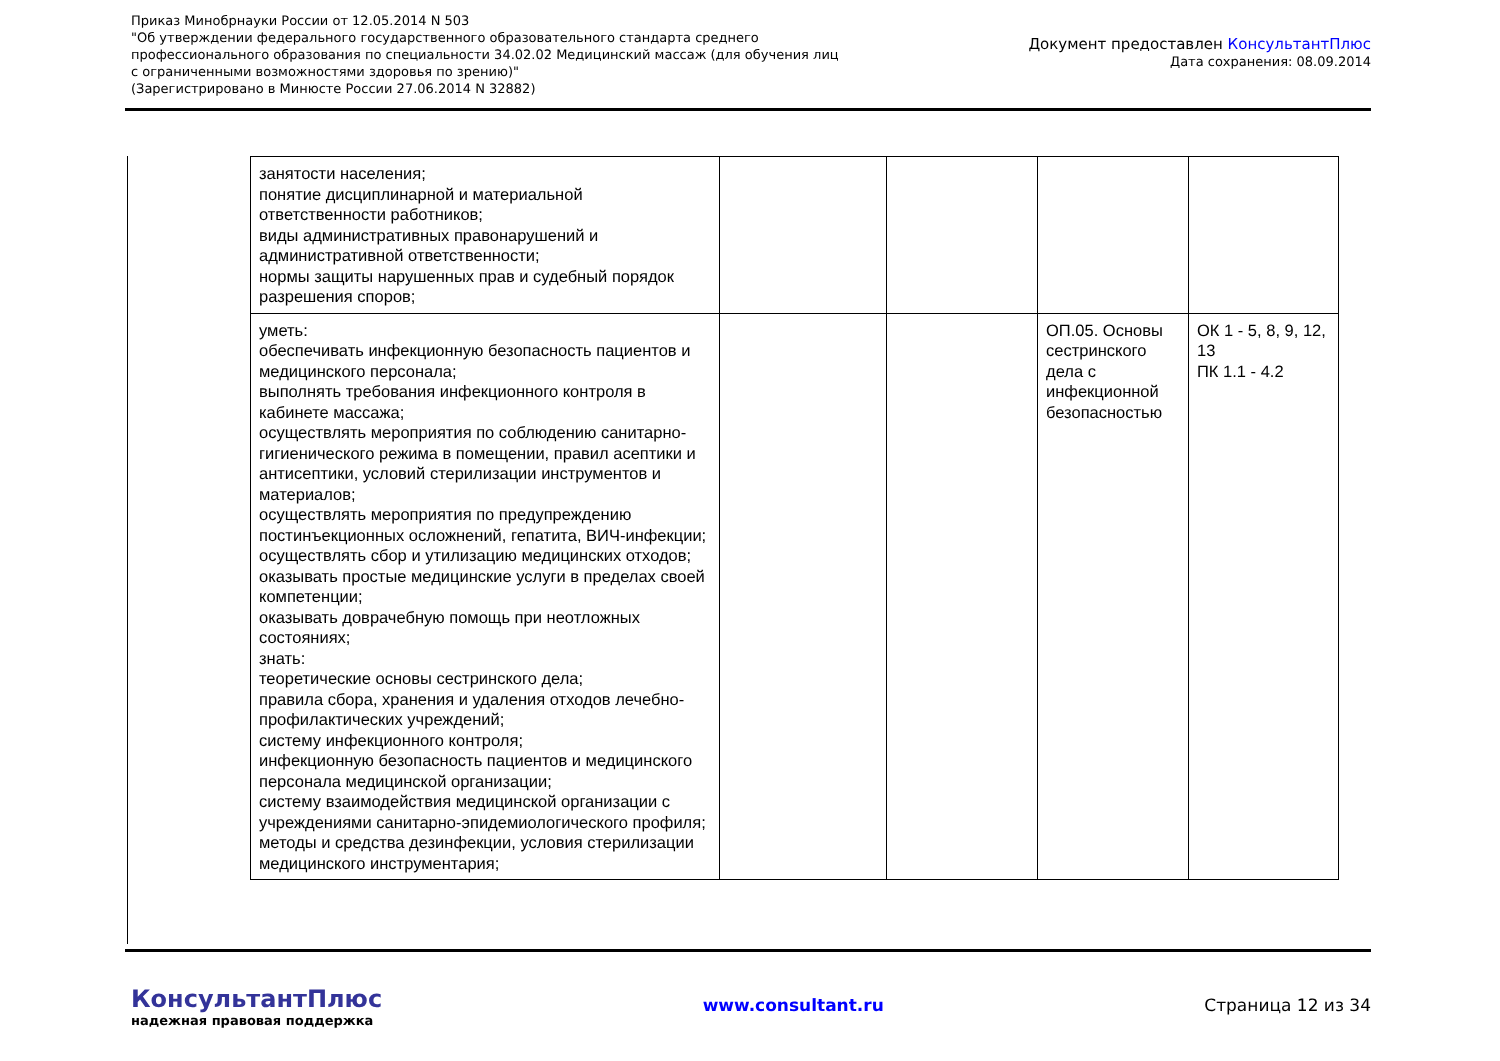Приказ Минобрнауки России от 12.05.2014 N 503
"Об утверждении федерального государственного образовательного стандарта среднего
профессионального образования по специальности 34.02.02 Медицинский массаж (для обучения лиц
с ограниченными возможностями здоровья по зрению)"
(Зарегистрировано в Минюсте России 27.06.2014 N 32882)
Документ предоставлен КонсультантПлюс
Дата сохранения: 08.09.2014
| занятости населения; понятие дисциплинарной и материальной ответственности работников; виды административных правонарушений и административной ответственности; нормы защиты нарушенных прав и судебный порядок разрешения споров; | | | | |
| уметь: обеспечивать инфекционную безопасность пациентов и медицинского персонала; выполнять требования инфекционного контроля в кабинете массажа; осуществлять мероприятия по соблюдению санитарно-гигиенического режима в помещении, правил асептики и антисептики, условий стерилизации инструментов и материалов; осуществлять мероприятия по предупреждению постинъекционных осложнений, гепатита, ВИЧ-инфекции; осуществлять сбор и утилизацию медицинских отходов; оказывать простые медицинские услуги в пределах своей компетенции; оказывать доврачебную помощь при неотложных состояниях; знать: теоретические основы сестринского дела; правила сбора, хранения и удаления отходов лечебно-профилактических учреждений; систему инфекционного контроля; инфекционную безопасность пациентов и медицинского персонала медицинской организации; систему взаимодействия медицинской организации с учреждениями санитарно-эпидемиологического профиля; методы и средства дезинфекции, условия стерилизации медицинского инструментария; | | | ОП.05. Основы сестринского дела с инфекционной безопасностью | ОК 1 - 5, 8, 9, 12, 13 ПК 1.1 - 4.2 |
КонсультантПлюс
надежная правовая поддержка
www.consultant.ru Страница 12 из 34